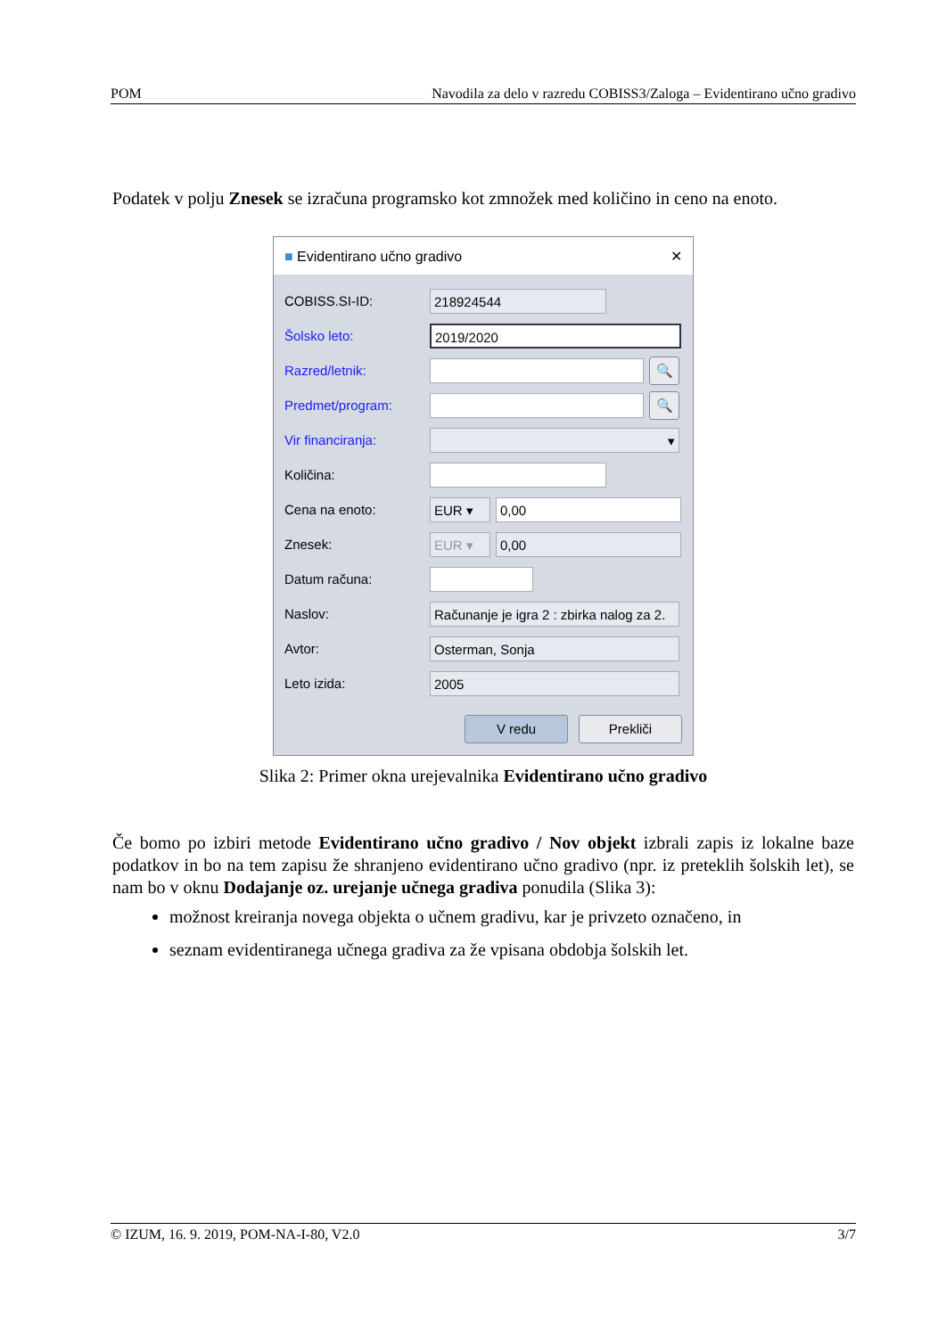POM Navodila za delo v razredu COBISS3/Zaloga – Evidentirano učno gradivo
Podatek v polju Znesek se izračuna programsko kot zmnožek med količino in ceno na enoto.
■ Evidentirano učno gradivo ✕
COBISS.SI-ID: 218924544
Šolsko leto: 2019/2020
Razred/letnik: 🔍
Predmet/program: 🔍
Vir financiranja: ▾
Količina:
Cena na enoto: EUR ▾ 0,00
Znesek: EUR ▾ 0,00
Datum računa:
Naslov: Računanje je igra 2 : zbirka nalog za 2.
Avtor: Osterman, Sonja
Leto izida: 2005
V redu Prekliči
Slika 2: Primer okna urejevalnika Evidentirano učno gradivo
Če bomo po izbiri metode Evidentirano učno gradivo / Nov objekt izbrali zapis iz lokalne baze podatkov in bo na tem zapisu že shranjeno evidentirano učno gradivo (npr. iz preteklih šolskih let), se nam bo v oknu Dodajanje oz. urejanje učnega gradiva ponudila (Slika 3):
možnost kreiranja novega objekta o učnem gradivu, kar je privzeto označeno, in
seznam evidentiranega učnega gradiva za že vpisana obdobja šolskih let.
© IZUM, 16. 9. 2019, POM-NA-I-80, V2.0 3/7